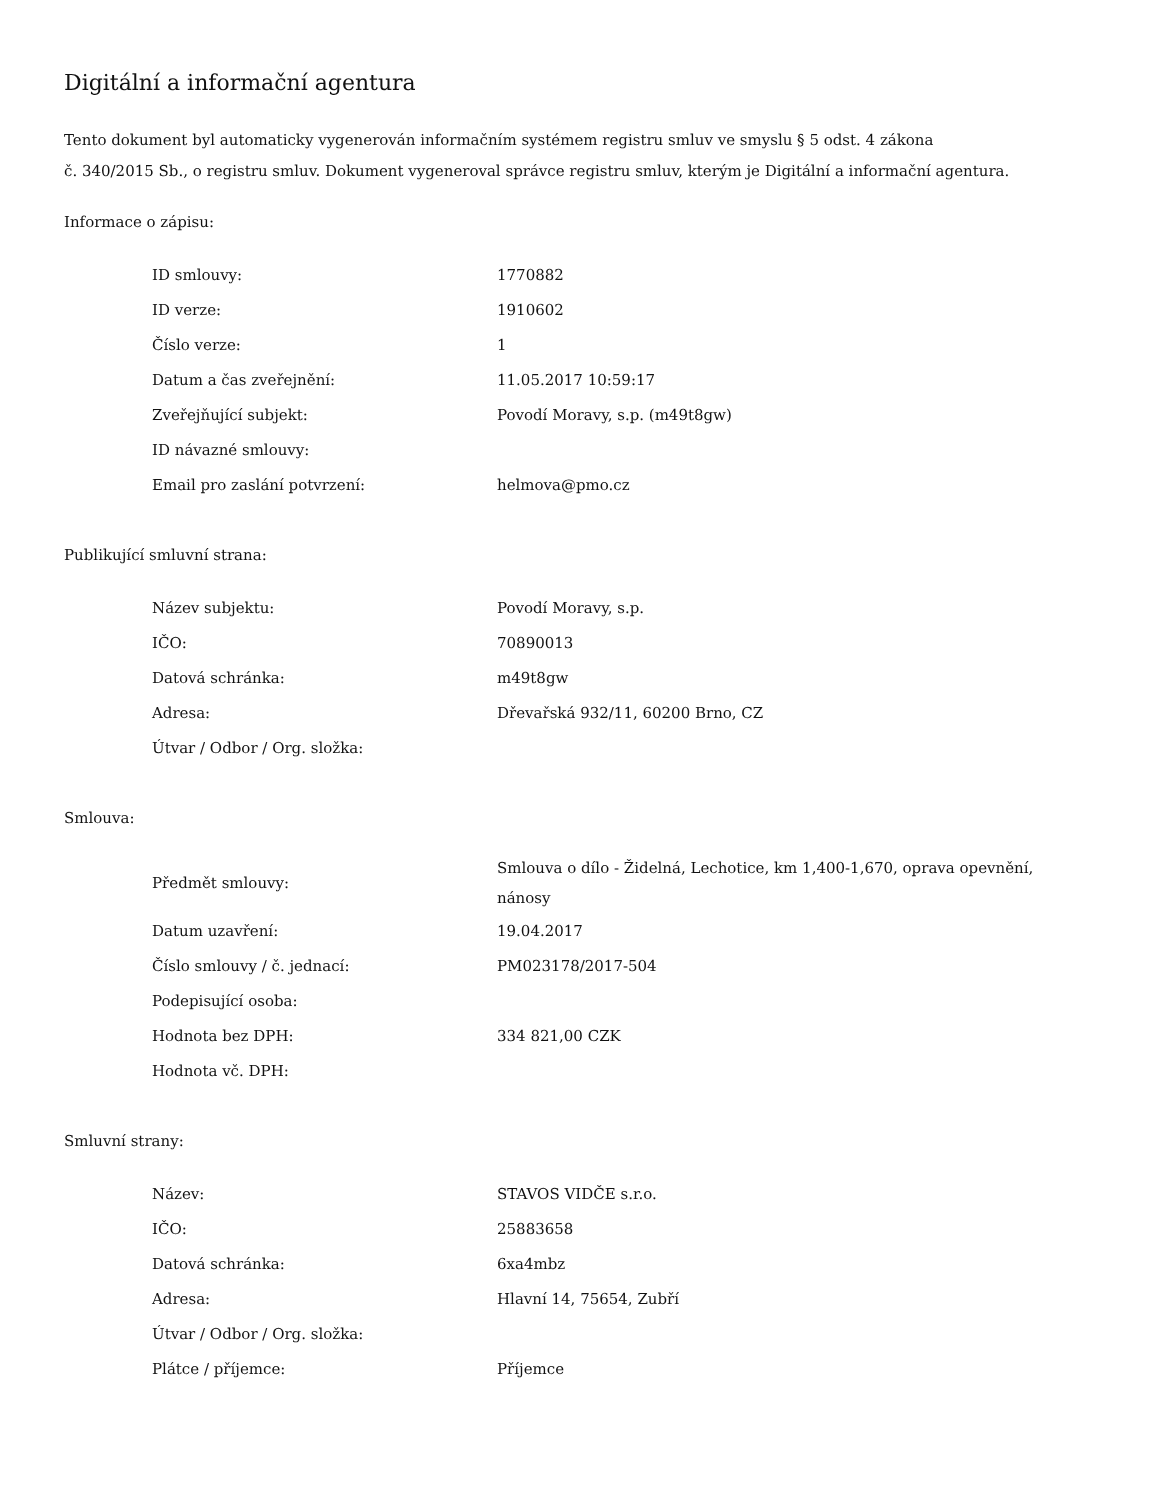Digitální a informační agentura
Tento dokument byl automaticky vygenerován informačním systémem registru smluv ve smyslu § 5 odst. 4 zákona
č. 340/2015 Sb., o registru smluv. Dokument vygeneroval správce registru smluv, kterým je Digitální a informační agentura.
Informace o zápisu:
| ID smlouvy: | 1770882 |
| ID verze: | 1910602 |
| Číslo verze: | 1 |
| Datum a čas zveřejnění: | 11.05.2017 10:59:17 |
| Zveřejňující subjekt: | Povodí Moravy, s.p. (m49t8gw) |
| ID návazné smlouvy: | |
| Email pro zaslání potvrzení: | helmova@pmo.cz |
Publikující smluvní strana:
| Název subjektu: | Povodí Moravy, s.p. |
| IČO: | 70890013 |
| Datová schránka: | m49t8gw |
| Adresa: | Dřevařská 932/11, 60200 Brno, CZ |
| Útvar / Odbor / Org. složka: | |
Smlouva:
| Předmět smlouvy: | Smlouva o dílo - Židelná, Lechotice, km 1,400-1,670, oprava opevnění, nánosy |
| Datum uzavření: | 19.04.2017 |
| Číslo smlouvy / č. jednací: | PM023178/2017-504 |
| Podepisující osoba: | |
| Hodnota bez DPH: | 334 821,00 CZK |
| Hodnota vč. DPH: | |
Smluvní strany:
| Název: | STAVOS VIDČE s.r.o. |
| IČO: | 25883658 |
| Datová schránka: | 6xa4mbz |
| Adresa: | Hlavní 14, 75654, Zubří |
| Útvar / Odbor / Org. složka: | |
| Plátce / příjemce: | Příjemce |